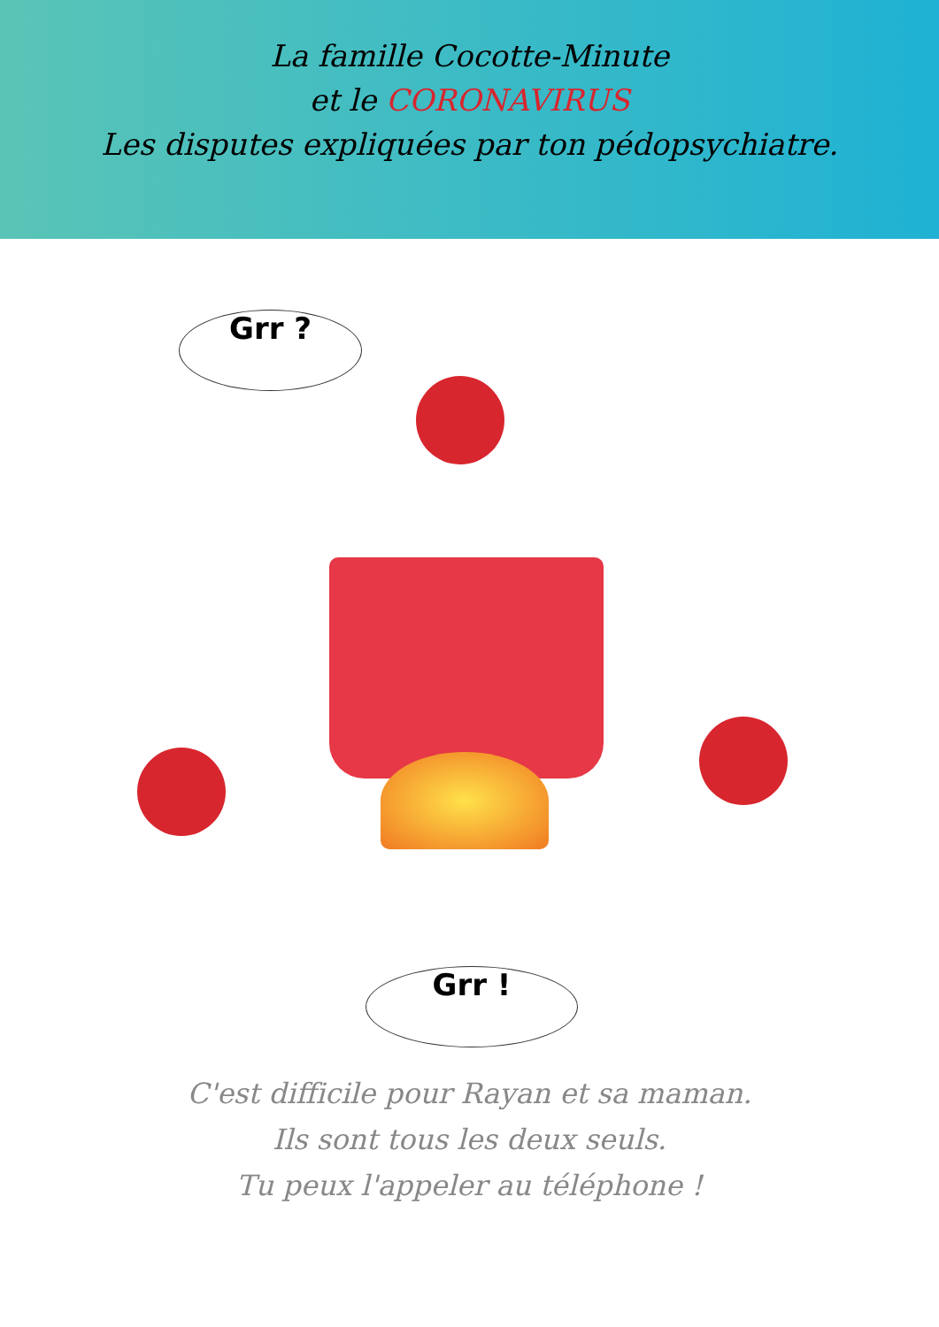La famille Cocotte-Minute
et le CORONAVIRUS
Les disputes expliquées par ton pédopsychiatre.
Grr ?
Grr !
C'est difficile pour Rayan et sa maman.
Ils sont tous les deux seuls.
Tu peux l'appeler au téléphone !